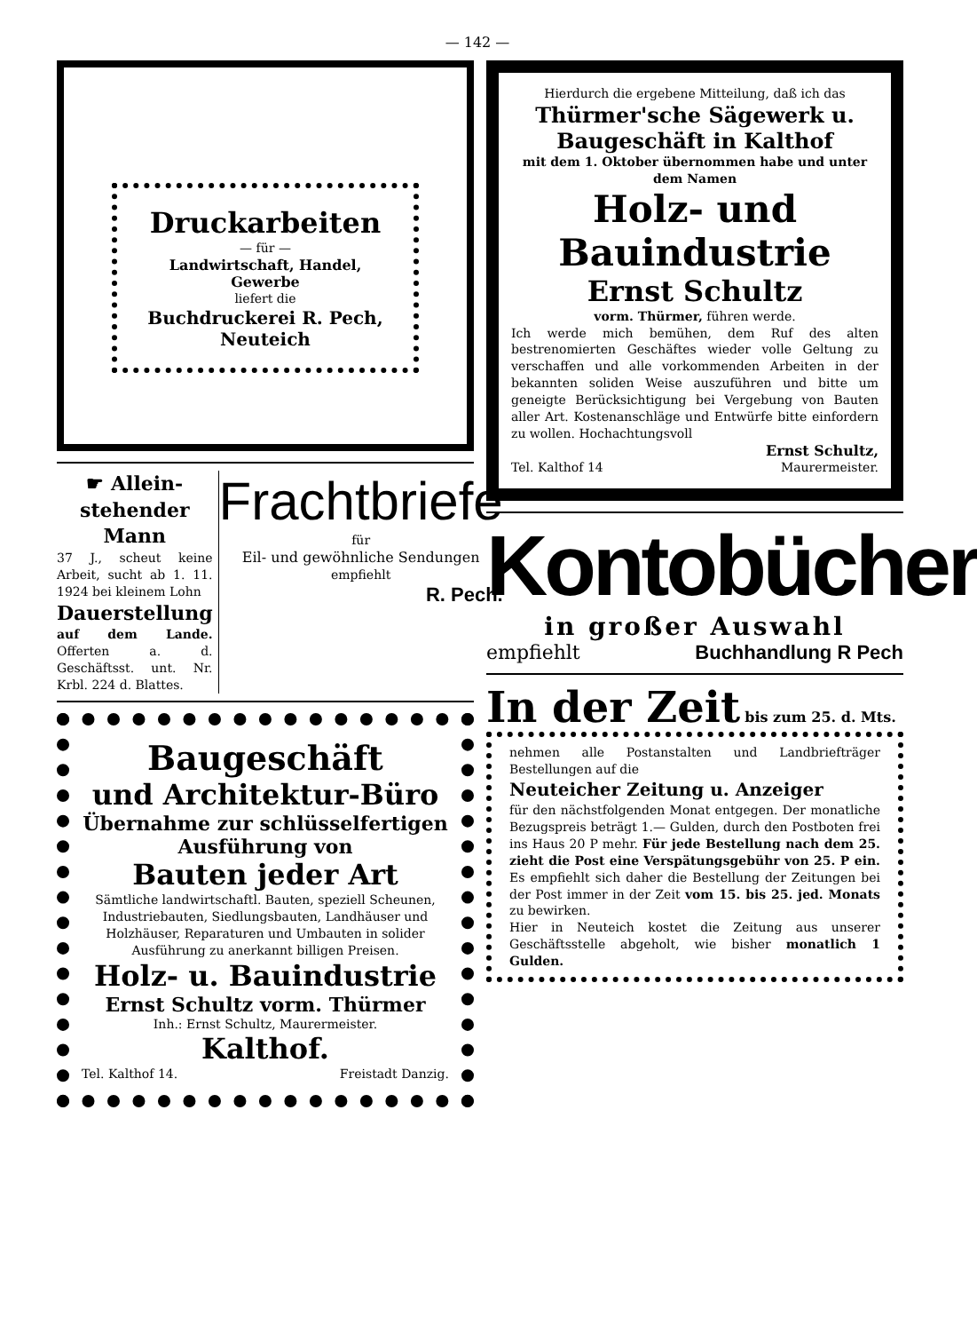— 142 —
Druckarbeiten
— für —
Landwirtschaft, Handel, Gewerbe
liefert die
Buchdruckerei R. Pech, Neuteich
☛ Allein­stehender Mann
37 J., scheut keine Arbeit, sucht ab 1. 11. 1924 bei kleinem Lohn
Dauerstellung
auf dem Lande. Offerten a. d. Geschäftsst. unt. Nr. Krbl. 224 d. Blattes.
Frachtbriefe
für
Eil- und gewöhnliche Sendungen empfiehlt
R. Pech.
Baugeschäft
und Architektur-Büro
Übernahme zur schlüssel­fertigen Ausführung von
Bauten jeder Art
Sämtliche landwirtschaftl. Bauten, speziell Scheunen, Industriebauten, Siedlungsbauten, Landhäuser und Holzhäuser, Reparaturen und Umbauten in solider Ausführung zu anerkannt billigen Preisen.
Holz- u. Bauindustrie
Ernst Schultz vorm. Thürmer
Inh.: Ernst Schultz, Maurermeister.
Kalthof.
Tel. Kalthof 14. Freistadt Danzig.
Hierdurch die ergebene Mitteilung, daß ich das
Thürmer'sche Sägewerk u. Baugeschäft in Kalthof
mit dem 1. Oktober übernommen habe und unter dem Namen
Holz- und Bauindustrie
Ernst Schultz
vorm. Thürmer, führen werde.
Ich werde mich bemühen, dem Ruf des alten bestrenomierten Geschäftes wieder volle Geltung zu verschaffen und alle vorkommenden Arbeiten in der bekannten soliden Weise auszuführen und bitte um geneigte Berücksichtigung bei Vergebung von Bauten aller Art. Kostenanschläge und Entwürfe bitte einfordern zu wollen. Hochachtungsvoll
Ernst Schultz,
Tel. Kalthof 14 Maurermeister.
Kontobücher
in großer Auswahl
empfiehlt Buchhandlung R Pech
In der Zeit bis zum 25. d. Mts.
nehmen alle Postanstalten und Landbriefträger Bestellungen auf die
Neuteicher Zeitung u. Anzeiger
für den nächstfolgenden Monat entgegen. Der monatliche Bezugspreis beträgt 1.— Gulden, durch den Postboten frei ins Haus 20 P mehr. Für jede Bestellung nach dem 25. zieht die Post eine Verspätungsgebühr von 25. P ein. Es empfiehlt sich daher die Bestellung der Zeitungen bei der Post immer in der Zeit vom 15. bis 25. jed. Monats zu bewirken.
Hier in Neuteich kostet die Zeitung aus unserer Geschäftsstelle abgeholt, wie bisher monatlich 1 Gulden.